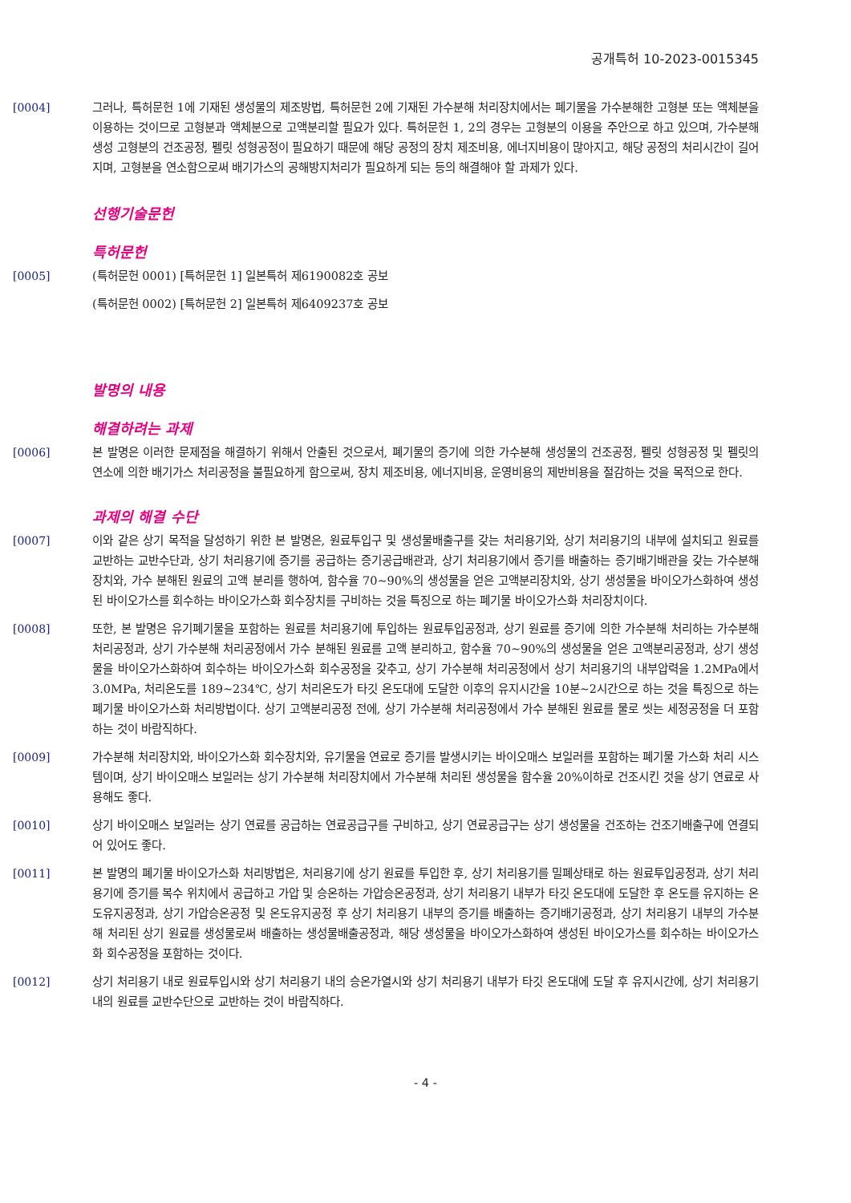공개특허 10-2023-0015345
[0004] 그러나, 특허문헌 1에 기재된 생성물의 제조방법, 특허문헌 2에 기재된 가수분해 처리장치에서는 폐기물을 가수분해한 고형분 또는 액체분을 이용하는 것이므로 고형분과 액체분으로 고액분리할 필요가 있다. 특허문헌 1, 2의 경우는 고형분의 이용을 주안으로 하고 있으며, 가수분해 생성 고형분의 건조공정, 펠릿 성형공정이 필요하기 때문에 해당 공정의 장치 제조비용, 에너지비용이 많아지고, 해당 공정의 처리시간이 길어지며, 고형분을 연소함으로써 배기가스의 공해방지처리가 필요하게 되는 등의 해결해야 할 과제가 있다.
선행기술문헌
특허문헌
[0005] (특허문헌 0001) [특허문헌 1] 일본특허 제6190082호 공보
(특허문헌 0002) [특허문헌 2] 일본특허 제6409237호 공보
발명의 내용
해결하려는 과제
[0006] 본 발명은 이러한 문제점을 해결하기 위해서 안출된 것으로서, 폐기물의 증기에 의한 가수분해 생성물의 건조공정, 펠릿 성형공정 및 펠릿의 연소에 의한 배기가스 처리공정을 불필요하게 함으로써, 장치 제조비용, 에너지비용, 운영비용의 제반비용을 절감하는 것을 목적으로 한다.
과제의 해결 수단
[0007] 이와 같은 상기 목적을 달성하기 위한 본 발명은, 원료투입구 및 생성물배출구를 갖는 처리용기와, 상기 처리용기의 내부에 설치되고 원료를 교반하는 교반수단과, 상기 처리용기에 증기를 공급하는 증기공급배관과, 상기 처리용기에서 증기를 배출하는 증기배기배관을 갖는 가수분해장치와, 가수 분해된 원료의 고액 분리를 행하여, 함수율 70~90%의 생성물을 얻은 고액분리장치와, 상기 생성물을 바이오가스화하여 생성된 바이오가스를 회수하는 바이오가스화 회수장치를 구비하는 것을 특징으로 하는 폐기물 바이오가스화 처리장치이다.
[0008] 또한, 본 발명은 유기폐기물을 포함하는 원료를 처리용기에 투입하는 원료투입공정과, 상기 원료를 증기에 의한 가수분해 처리하는 가수분해 처리공정과, 상기 가수분해 처리공정에서 가수 분해된 원료를 고액 분리하고, 함수율 70~90%의 생성물을 얻은 고액분리공정과, 상기 생성물을 바이오가스화하여 회수하는 바이오가스화 회수공정을 갖추고, 상기 가수분해 처리공정에서 상기 처리용기의 내부압력을 1.2MPa에서 3.0MPa, 처리온도를 189~234℃, 상기 처리온도가 타깃 온도대에 도달한 이후의 유지시간을 10분~2시간으로 하는 것을 특징으로 하는 폐기물 바이오가스화 처리방법이다. 상기 고액분리공정 전에, 상기 가수분해 처리공정에서 가수 분해된 원료를 물로 씻는 세정공정을 더 포함하는 것이 바람직하다.
[0009] 가수분해 처리장치와, 바이오가스화 회수장치와, 유기물을 연료로 증기를 발생시키는 바이오매스 보일러를 포함하는 폐기물 가스화 처리 시스템이며, 상기 바이오매스 보일러는 상기 가수분해 처리장치에서 가수분해 처리된 생성물을 함수율 20%이하로 건조시킨 것을 상기 연료로 사용해도 좋다.
[0010] 상기 바이오매스 보일러는 상기 연료를 공급하는 연료공급구를 구비하고, 상기 연료공급구는 상기 생성물을 건조하는 건조기배출구에 연결되어 있어도 좋다.
[0011] 본 발명의 폐기물 바이오가스화 처리방법은, 처리용기에 상기 원료를 투입한 후, 상기 처리용기를 밀폐상태로 하는 원료투입공정과, 상기 처리용기에 증기를 복수 위치에서 공급하고 가압 및 승온하는 가압승온공정과, 상기 처리용기 내부가 타깃 온도대에 도달한 후 온도를 유지하는 온도유지공정과, 상기 가압승온공정 및 온도유지공정 후 상기 처리용기 내부의 증기를 배출하는 증기배기공정과, 상기 처리용기 내부의 가수분해 처리된 상기 원료를 생성물로써 배출하는 생성물배출공정과, 해당 생성물을 바이오가스화하여 생성된 바이오가스를 회수하는 바이오가스화 회수공정을 포함하는 것이다.
[0012] 상기 처리용기 내로 원료투입시와 상기 처리용기 내의 승온가열시와 상기 처리용기 내부가 타깃 온도대에 도달 후 유지시간에, 상기 처리용기 내의 원료를 교반수단으로 교반하는 것이 바람직하다.
- 4 -